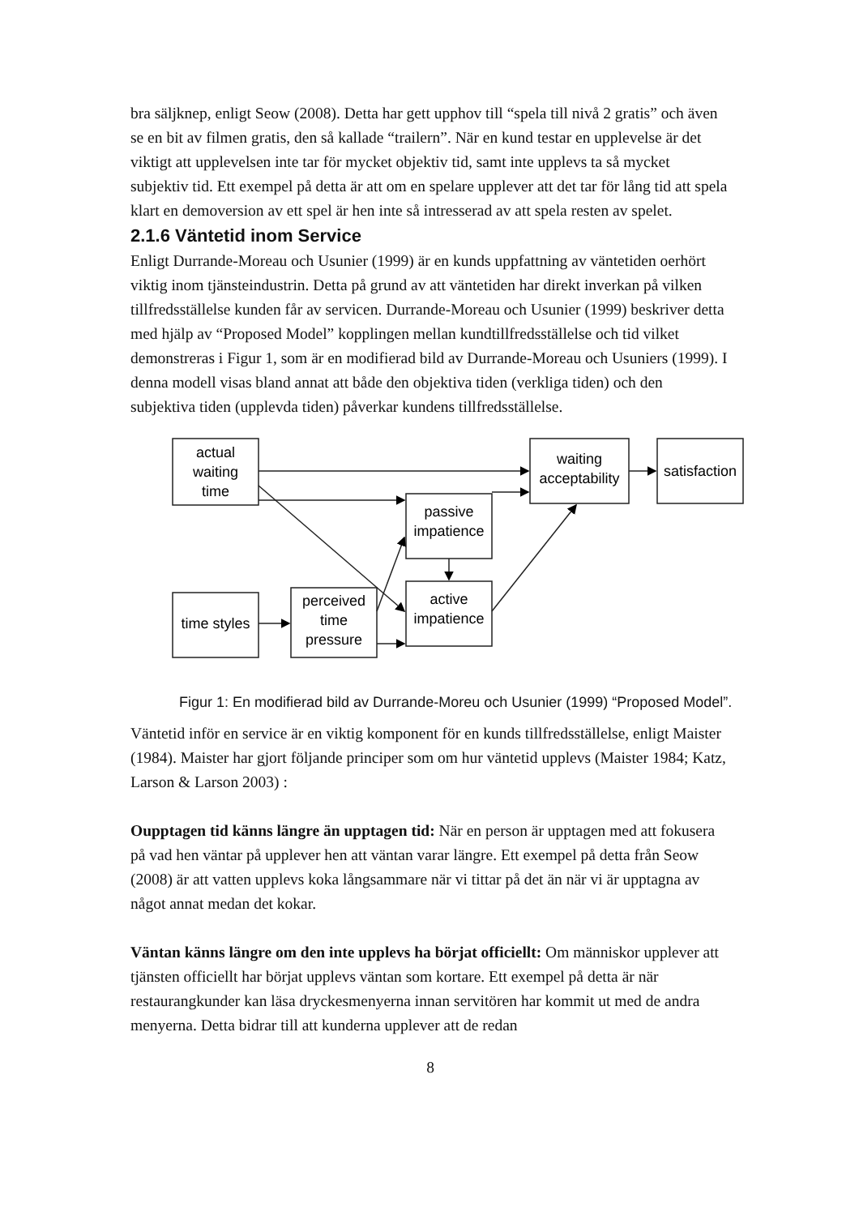bra säljknep, enligt Seow (2008). Detta har gett upphov till “spela till nivå 2 gratis” och även se en bit av filmen gratis, den så kallade “trailern”. När en kund testar en upplevelse är det viktigt att upplevelsen inte tar för mycket objektiv tid, samt inte upplevs ta så mycket subjektiv tid. Ett exempel på detta är att om en spelare upplever att det tar för lång tid att spela klart en demoversion av ett spel är hen inte så intresserad av att spela resten av spelet.
2.1.6 Väntetid inom Service
Enligt Durrande-Moreau och Usunier (1999) är en kunds uppfattning av väntetiden oerhört viktig inom tjänsteindustrin. Detta på grund av att väntetiden har direkt inverkan på vilken tillfredsställelse kunden får av servicen. Durrande-Moreau och Usunier (1999) beskriver detta med hjälp av “Proposed Model” kopplingen mellan kundtillfredsställelse och tid vilket demonstreras i Figur 1, som är en modifierad bild av Durrande-Moreau och Usuniers (1999). I denna modell visas bland annat att både den objektiva tiden (verkliga tiden) och den subjektiva tiden (upplevda tiden) påverkar kundens tillfredsställelse.
actual
waiting
time
waiting
acceptability
satisfaction
passive
impatience
active
impatience
time styles
perceived
time
pressure
Figur 1: En modifierad bild av Durrande-Moreu och Usunier (1999) “Proposed Model”.
Väntetid inför en service är en viktig komponent för en kunds tillfredsställelse, enligt Maister (1984). Maister har gjort följande principer som om hur väntetid upplevs (Maister 1984; Katz, Larson & Larson 2003) :
Oupptagen tid känns längre än upptagen tid: När en person är upptagen med att fokusera på vad hen väntar på upplever hen att väntan varar längre. Ett exempel på detta från Seow (2008) är att vatten upplevs koka långsammare när vi tittar på det än när vi är upptagna av något annat medan det kokar.
Väntan känns längre om den inte upplevs ha börjat officiellt: Om människor upplever att tjänsten officiellt har börjat upplevs väntan som kortare. Ett exempel på detta är när restaurangkunder kan läsa dryckesmenyerna innan servitören har kommit ut med de andra menyerna. Detta bidrar till att kunderna upplever att de redan
8